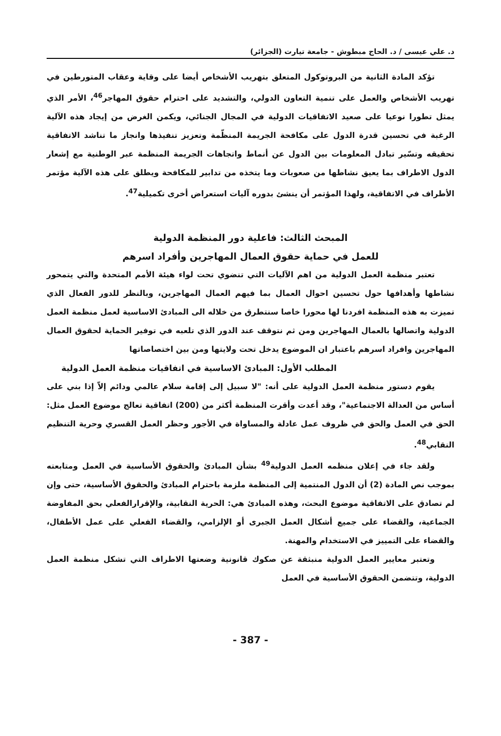د. علي عيسى / د. الحاج مبطوش - جامعة تيارت (الجزائر)
تؤكد المادة الثانية من البروتوكول المتعلق بتهريب الأشخاص أيضا على وقاية وعقاب المتورطين في تهريب الأشخاص والعمل على تنمية التعاون الدولي، والتشديد على احترام حقوق المهاجر<sup>46</sup>، الأمر الذي يمثل تطورا نوعيا على صعيد الاتفاقيات الدولية في المجال الجنائي، ويكمن الغرض من إيجاد هذه الآلية الرغبة في تحسين قدرة الدول على مكافحة الجريمة المنظّمة وتعزيز تنفيذها وانجاز ما تناشد الاتفاقية تحقيقه وتسّير تبادل المعلومات بين الدول عن أنماط واتجاهات الجريمة المنظمة عبر الوطنية مع إشعار الدول الاطراف بما يعيق نشاطها من صعوبات وما يتخذه من تدابير للمكافحة ويطلق على هذه الآلية مؤتمر الأطراف في الاتفاقية، ولهذا المؤتمر أن ينشئ بدوره آليات استعراض أخرى تكميلية<sup>47</sup>.
المبحث الثالث: فاعلية دور المنظمة الدولية
للعمل في حماية حقوق العمال المهاجرين وأفراد اسرهم
تعتبر منظمة العمل الدولية من اهم الآليات التي تنضوي تحت لواء هيئة الأمم المتحدة والتي يتمحور نشاطها وأهدافها حول تحسين احوال العمال بما فيهم العمال المهاجرين، وبالنظر للدور الفعال الذي تميزت به هذه المنظمة افردنا لها محورا خاصا سنتطرق من خلاله الى المبادئ الاساسية لعمل منظمة العمل الدولية واتصالها بالعمال المهاجرين ومن ثم نتوقف عند الدور الذي تلعبه في توفير الحماية لحقوق العمال المهاجرين وافراد اسرهم باعتبار ان الموضوع يدخل تحت ولايتها ومن بين اختصاصاتها
المطلب الأول: المبادئ الاساسية في اتفاقيات منظمة العمل الدولية
يقوم دستور منظمة العمل الدولية على أنه: "لا سبيل إلى إقامة سلام عالمي ودائم إلاّ إذا بني على أساس من العدالة الاجتماعية"، وقد أعدت وأقرت المنظمة أكثر من (200) اتفاقية تعالج موضوع العمل مثل: الحق في العمل والحق في ظروف عمل عادلة والمساواة في الأجور وحظر العمل القسري وحرية التنظيم النقابي<sup>48</sup>.
ولقد جاء في إعلان منظمه العمل الدولية<sup>49</sup> بشأن المبادئ والحقوق الأساسية في العمل ومتابعته بموجب نص المادة (2) أن الدول المنتمية إلى المنظمة ملزمة باحترام المبادئ والحقوق الأساسية، حتى وإن لم تصادق على الاتفاقية موضوع البحث، وهذه المبادئ هي: الحرية النقابية، والإقرارالفعلي بحق المفاوضة الجماعية، والقضاء على جميع أشكال العمل الجبرى أو الإلزامي، والقضاء الفعلي على عمل الأطفال، والقضاء على التمييز في الاستخدام والمهنة.
وتعتبر معايير العمل الدولية منبثقة عن صكوك قانونية وضعتها الاطراف التي تشكل منظمة العمل الدولية، وتتضمن الحقوق الأساسية في العمل
- 387 -